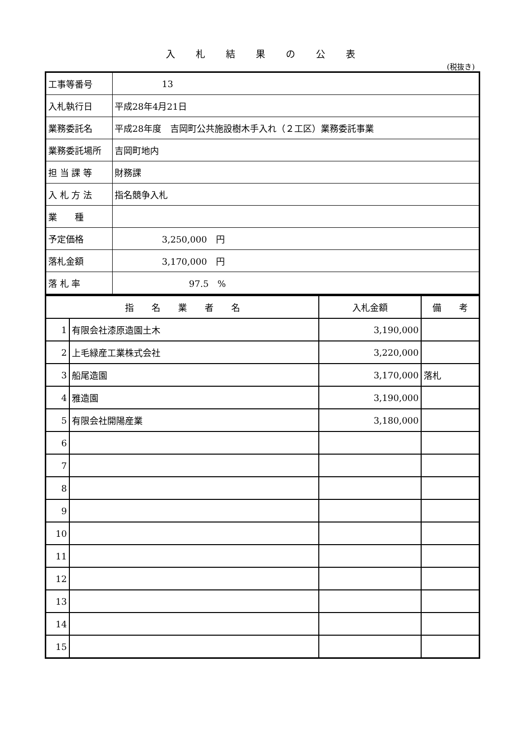入札結果の公表
(税抜き)
| 工事等番号 | 13 |
| 入札執行日 | 平成28年4月21日 |
| 業務委託名 | 平成28年度 吉岡町公共施設樹木手入れ（２工区）業務委託事業 |
| 業務委託場所 | 吉岡町地内 |
| 担 当 課 等 | 財務課 |
| 入 札 方 法 | 指名競争入札 |
| 業 種 | |
| 予定価格 | 3,250,000 円 |
| 落札金額 | 3,170,000 円 |
| 落 札 率 | 97.5 % |
| 指 名 業 者 名 | | 入札金額 | 備 考 |
| --- | --- | --- | --- |
| 1 | 有限会社漆原造園土木 | 3,190,000 | |
| 2 | 上毛緑産工業株式会社 | 3,220,000 | |
| 3 | 船尾造園 | 3,170,000 | 落札 |
| 4 | 雅造園 | 3,190,000 | |
| 5 | 有限会社開陽産業 | 3,180,000 | |
| 6 | | | |
| 7 | | | |
| 8 | | | |
| 9 | | | |
| 10 | | | |
| 11 | | | |
| 12 | | | |
| 13 | | | |
| 14 | | | |
| 15 | | | |